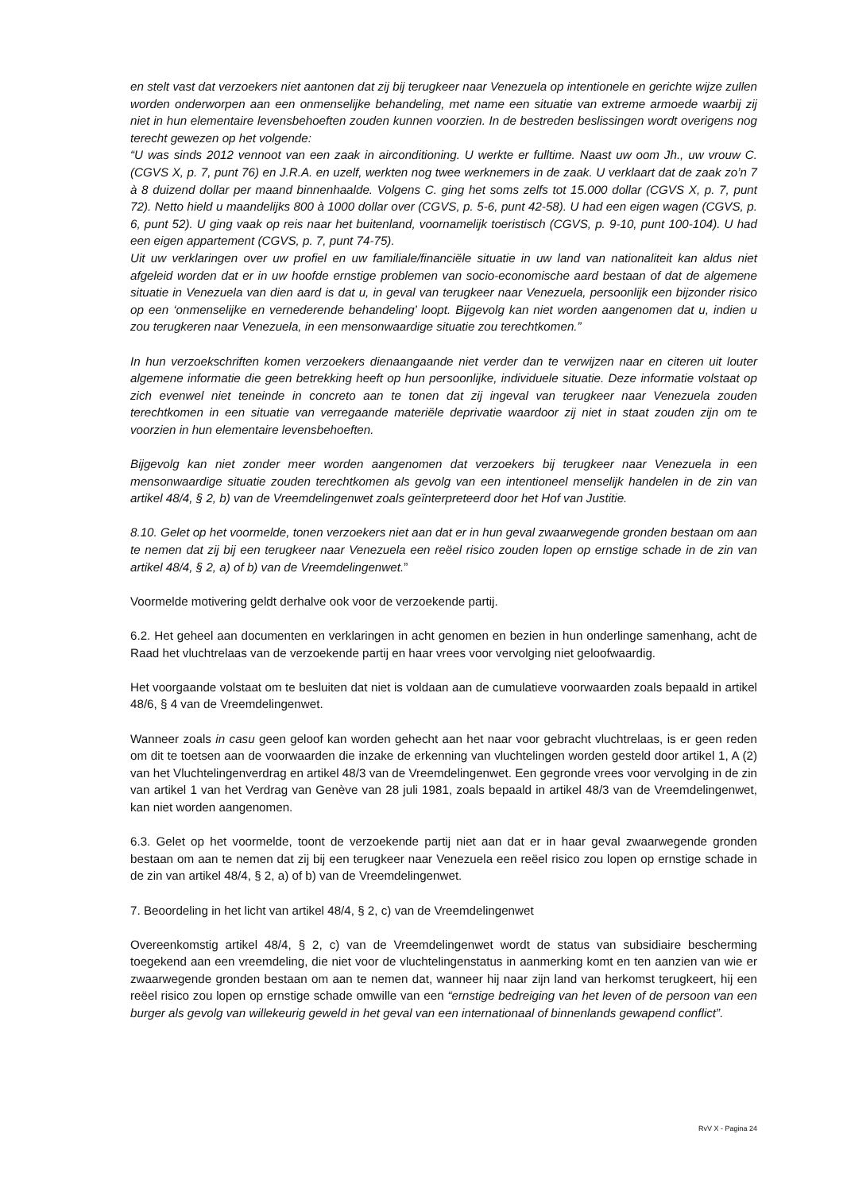en stelt vast dat verzoekers niet aantonen dat zij bij terugkeer naar Venezuela op intentionele en gerichte wijze zullen worden onderworpen aan een onmenselijke behandeling, met name een situatie van extreme armoede waarbij zij niet in hun elementaire levensbehoeften zouden kunnen voorzien. In de bestreden beslissingen wordt overigens nog terecht gewezen op het volgende:
“U was sinds 2012 vennoot van een zaak in airconditioning. U werkte er fulltime. Naast uw oom Jh., uw vrouw C. (CGVS X, p. 7, punt 76) en J.R.A. en uzelf, werkten nog twee werknemers in de zaak. U verklaart dat de zaak zo’n 7 à 8 duizend dollar per maand binnenhaalde. Volgens C. ging het soms zelfs tot 15.000 dollar (CGVS X, p. 7, punt 72). Netto hield u maandelijks 800 à 1000 dollar over (CGVS, p. 5-6, punt 42-58). U had een eigen wagen (CGVS, p. 6, punt 52). U ging vaak op reis naar het buitenland, voornamelijk toeristisch (CGVS, p. 9-10, punt 100-104). U had een eigen appartement (CGVS, p. 7, punt 74-75).
Uit uw verklaringen over uw profiel en uw familiale/financiële situatie in uw land van nationaliteit kan aldus niet afgeleid worden dat er in uw hoofde ernstige problemen van socio-economische aard bestaan of dat de algemene situatie in Venezuela van dien aard is dat u, in geval van terugkeer naar Venezuela, persoonlijk een bijzonder risico op een ‘onmenselijke en vernederende behandeling’ loopt. Bijgevolg kan niet worden aangenomen dat u, indien u zou terugkeren naar Venezuela, in een mensonwaardige situatie zou terechtkomen.”
In hun verzoekschriften komen verzoekers dienaangaande niet verder dan te verwijzen naar en citeren uit louter algemene informatie die geen betrekking heeft op hun persoonlijke, individuele situatie. Deze informatie volstaat op zich evenwel niet teneinde in concreto aan te tonen dat zij ingeval van terugkeer naar Venezuela zouden terechtkomen in een situatie van verregaande materiële deprivatie waardoor zij niet in staat zouden zijn om te voorzien in hun elementaire levensbehoeften.
Bijgevolg kan niet zonder meer worden aangenomen dat verzoekers bij terugkeer naar Venezuela in een mensonwaardige situatie zouden terechtkomen als gevolg van een intentioneel menselijk handelen in de zin van artikel 48/4, § 2, b) van de Vreemdelingenwet zoals geïnterpreteerd door het Hof van Justitie.
8.10. Gelet op het voormelde, tonen verzoekers niet aan dat er in hun geval zwaarwegende gronden bestaan om aan te nemen dat zij bij een terugkeer naar Venezuela een reëel risico zouden lopen op ernstige schade in de zin van artikel 48/4, § 2, a) of b) van de Vreemdelingenwet.”
Voormelde motivering geldt derhalve ook voor de verzoekende partij.
6.2. Het geheel aan documenten en verklaringen in acht genomen en bezien in hun onderlinge samenhang, acht de Raad het vluchtrelaas van de verzoekende partij en haar vrees voor vervolging niet geloofwaardig.
Het voorgaande volstaat om te besluiten dat niet is voldaan aan de cumulatieve voorwaarden zoals bepaald in artikel 48/6, § 4 van de Vreemdelingenwet.
Wanneer zoals in casu geen geloof kan worden gehecht aan het naar voor gebracht vluchtrelaas, is er geen reden om dit te toetsen aan de voorwaarden die inzake de erkenning van vluchtelingen worden gesteld door artikel 1, A (2) van het Vluchtelingenverdrag en artikel 48/3 van de Vreemdelingenwet. Een gegronde vrees voor vervolging in de zin van artikel 1 van het Verdrag van Genève van 28 juli 1981, zoals bepaald in artikel 48/3 van de Vreemdelingenwet, kan niet worden aangenomen.
6.3. Gelet op het voormelde, toont de verzoekende partij niet aan dat er in haar geval zwaarwegende gronden bestaan om aan te nemen dat zij bij een terugkeer naar Venezuela een reëel risico zou lopen op ernstige schade in de zin van artikel 48/4, § 2, a) of b) van de Vreemdelingenwet.
7. Beoordeling in het licht van artikel 48/4, § 2, c) van de Vreemdelingenwet
Overeenkomstig artikel 48/4, § 2, c) van de Vreemdelingenwet wordt de status van subsidiaire bescherming toegekend aan een vreemdeling, die niet voor de vluchtelingenstatus in aanmerking komt en ten aanzien van wie er zwaarwegende gronden bestaan om aan te nemen dat, wanneer hij naar zijn land van herkomst terugkeert, hij een reëel risico zou lopen op ernstige schade omwille van een “ernstige bedreiging van het leven of de persoon van een burger als gevolg van willekeurig geweld in het geval van een internationaal of binnenlands gewapend conflict”.
RvV X - Pagina 24